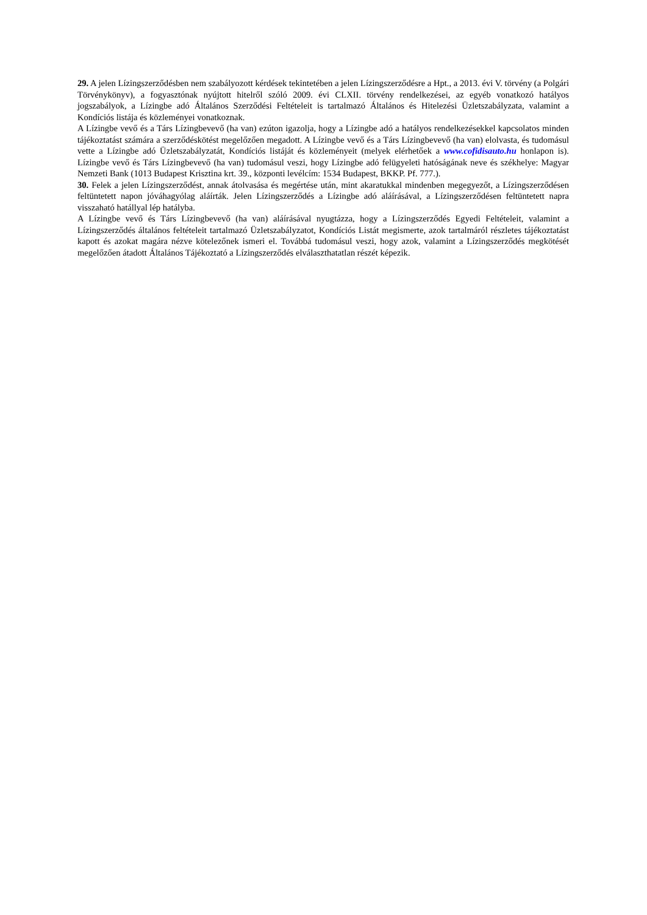29. A jelen Lízingszerződésben nem szabályozott kérdések tekintetében a jelen Lízingszerződésre a Hpt., a 2013. évi V. törvény (a Polgári Törvénykönyv), a fogyasztónak nyújtott hitelről szóló 2009. évi CLXII. törvény rendelkezései, az egyéb vonatkozó hatályos jogszabályok, a Lízingbe adó Általános Szerződési Feltételeit is tartalmazó Általános és Hitelezési Üzletszabályzata, valamint a Kondíciós listája és közleményei vonatkoznak.
A Lízingbe vevő és a Társ Lízingbevevő (ha van) ezúton igazolja, hogy a Lízingbe adó a hatályos rendelkezésekkel kapcsolatos minden tájékoztatást számára a szerződéskötést megelőzően megadott. A Lízingbe vevő és a Társ Lízingbevevő (ha van) elolvasta, és tudomásul vette a Lízingbe adó Üzletszabályzatát, Kondíciós listáját és közleményeit (melyek elérhetőek a www.cofidisauto.hu honlapon is). Lízingbe vevő és Társ Lízingbevevő (ha van) tudomásul veszi, hogy Lízingbe adó felügyeleti hatóságának neve és székhelye: Magyar Nemzeti Bank (1013 Budapest Krisztina krt. 39., központi levélcím: 1534 Budapest, BKKP. Pf. 777.).
30. Felek a jelen Lízingszerződést, annak átolvasása és megértése után, mint akaratukkal mindenben megegyezőt, a Lízingszerződésen feltüntetett napon jóváhagyólag aláírták. Jelen Lízingszerződés a Lízingbe adó aláírásával, a Lízingszerződésen feltüntetett napra visszaható hatállyal lép hatályba.
A Lízingbe vevő és Társ Lízingbevevő (ha van) aláírásával nyugtázza, hogy a Lízingszerződés Egyedi Feltételeit, valamint a Lízingszerződés általános feltételeit tartalmazó Üzletszabályzatot, Kondíciós Listát megismerte, azok tartalmáról részletes tájékoztatást kapott és azokat magára nézve kötelezőnek ismeri el. Továbbá tudomásul veszi, hogy azok, valamint a Lízingszerződés megkötését megelőzően átadott Általános Tájékoztató a Lízingszerződés elválaszthatatlan részét képezik.